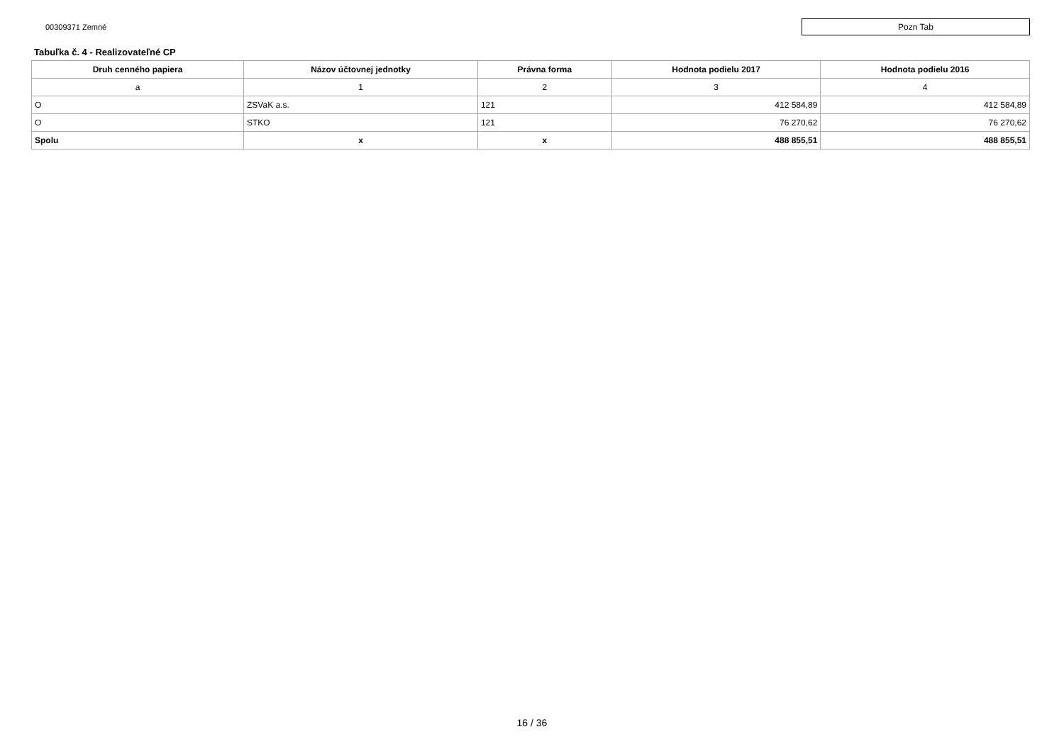00309371 Zemné
Pozn Tab
Tabuľka č. 4 - Realizovateľné CP
| Druh cenného papiera | Názov účtovnej jednotky | Právna forma | Hodnota podielu 2017 | Hodnota podielu 2016 |
| --- | --- | --- | --- | --- |
| a | 1 | 2 | 3 | 4 |
| O | ZSVaK a.s. | 121 | 412 584,89 | 412 584,89 |
| O | STKO | 121 | 76 270,62 | 76 270,62 |
| Spolu | x | x | 488 855,51 | 488 855,51 |
16 / 36